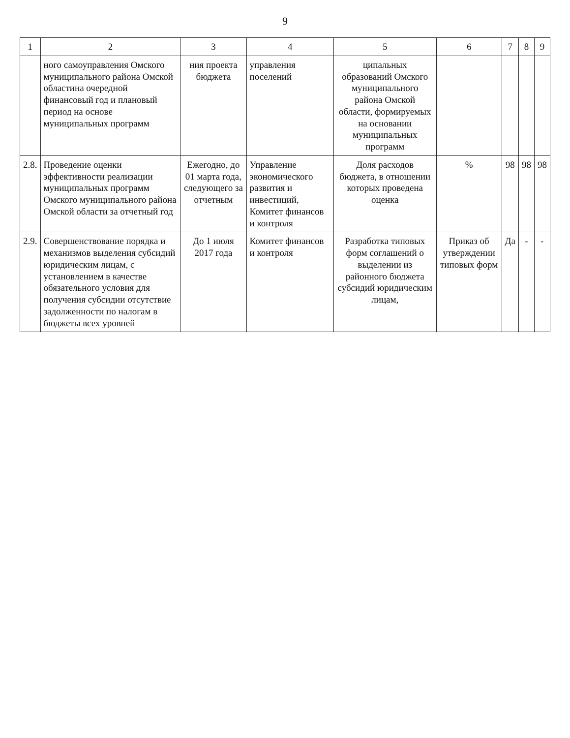9
| 1 | 2 | 3 | 4 | 5 | 6 | 7 | 8 | 9 |
| --- | --- | --- | --- | --- | --- | --- | --- | --- |
| | ного самоуправления Омского муниципального района Омской областина очередной финансовый год и плановый период на основе муниципальных программ | ния проекта бюджета | управления поселений | ципальных образований Омского муниципального района Омской области, формируемых на основании муниципальных программ | | | | |
| 2.8. | Проведение оценки эффективности реализации муниципальных программ Омского муниципального района Омской области за отчетный год | Ежегодно, до 01 марта года, следующего за отчетным | Управление экономического развития и инвестиций, Комитет финансов и контроля | Доля расходов бюджета, в отношении которых проведена оценка | % | 98 | 98 | 98 |
| 2.9. | Совершенствование порядка и механизмов выделения субсидий юридическим лицам, с установлением в качестве обязательного условия для получения субсидии отсутствие задолженности по налогам в бюджеты всех уровней | До 1 июля 2017 года | Комитет финансов и контроля | Разработка типовых форм соглашений о выделении из районного бюджета субсидий юридическим лицам, | Приказ об утверждении типовых форм | Да | - | - |